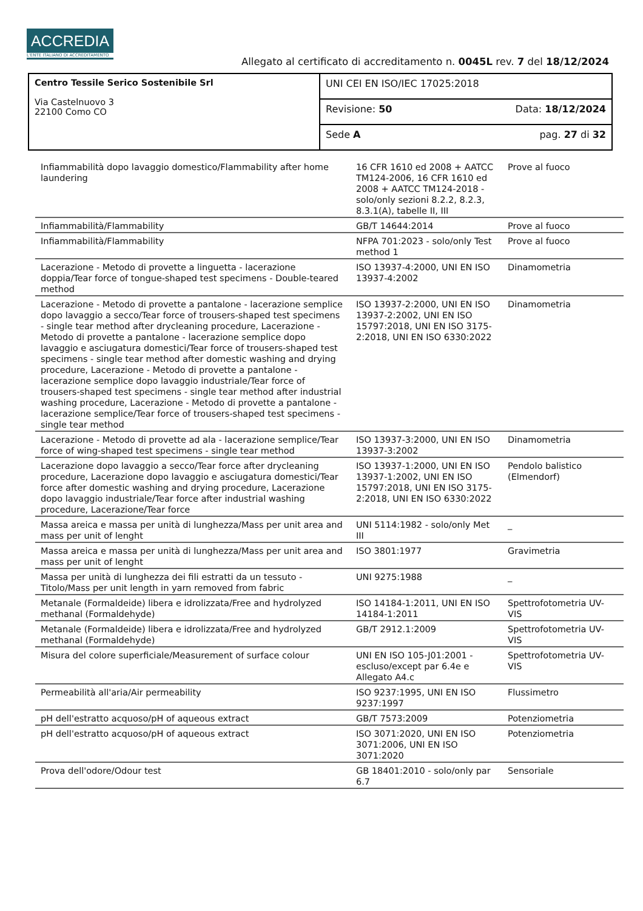ACCREDIA
L'ENTE ITALIANO DI ACCREDITAMENTO
Allegato al certificato di accreditamento n. 0045L rev. 7 del 18/12/2024
| Centro Tessile Serico Sostenibile Srl Via Castelnuovo 3 22100 Como CO | UNI CEI EN ISO/IEC 17025:2018 | |
| | Revisione: 50 | Data: 18/12/2024 |
| | Sede A | pag. 27 di 32 |
| Infiammabilità dopo lavaggio domestico/Flammability after home laundering | 16 CFR 1610 ed 2008 + AATCC TM124-2006, 16 CFR 1610 ed 2008 + AATCC TM124-2018 - solo/only sezioni 8.2.2, 8.2.3, 8.3.1(A), tabelle II, III | Prove al fuoco | |
| Infiammabilità/Flammability | GB/T 14644:2014 | Prove al fuoco | |
| Infiammabilità/Flammability | NFPA 701:2023 - solo/only Test method 1 | Prove al fuoco | |
| Lacerazione - Metodo di provette a linguetta - lacerazione doppia/Tear force of tongue-shaped test specimens - Double-teared method | ISO 13937-4:2000, UNI EN ISO 13937-4:2002 | Dinamometria | |
| Lacerazione - Metodo di provette a pantalone - lacerazione semplice dopo lavaggio a secco/Tear force of trousers-shaped test specimens - single tear method after drycleaning procedure, Lacerazione - Metodo di provette a pantalone - lacerazione semplice dopo lavaggio e asciugatura domestici/Tear force of trousers-shaped test specimens - single tear method after domestic washing and drying procedure, Lacerazione - Metodo di provette a pantalone - lacerazione semplice dopo lavaggio industriale/Tear force of trousers-shaped test specimens - single tear method after industrial washing procedure, Lacerazione - Metodo di provette a pantalone - lacerazione semplice/Tear force of trousers-shaped test specimens - single tear method | ISO 13937-2:2000, UNI EN ISO 13937-2:2002, UNI EN ISO 15797:2018, UNI EN ISO 3175-2:2018, UNI EN ISO 6330:2022 | Dinamometria | |
| Lacerazione - Metodo di provette ad ala - lacerazione semplice/Tear force of wing-shaped test specimens - single tear method | ISO 13937-3:2000, UNI EN ISO 13937-3:2002 | Dinamometria | |
| Lacerazione dopo lavaggio a secco/Tear force after drycleaning procedure, Lacerazione dopo lavaggio e asciugatura domestici/Tear force after domestic washing and drying procedure, Lacerazione dopo lavaggio industriale/Tear force after industrial washing procedure, Lacerazione/Tear force | ISO 13937-1:2000, UNI EN ISO 13937-1:2002, UNI EN ISO 15797:2018, UNI EN ISO 3175-2:2018, UNI EN ISO 6330:2022 | Pendolo balistico (Elmendorf) | |
| Massa areica e massa per unità di lunghezza/Mass per unit area and mass per unit of lenght | UNI 5114:1982 - solo/only Met III | _ | |
| Massa areica e massa per unità di lunghezza/Mass per unit area and mass per unit of lenght | ISO 3801:1977 | Gravimetria | |
| Massa per unità di lunghezza dei fili estratti da un tessuto - Titolo/Mass per unit length in yarn removed from fabric | UNI 9275:1988 | _ | |
| Metanale (Formaldeide) libera e idrolizzata/Free and hydrolyzed methanal (Formaldehyde) | ISO 14184-1:2011, UNI EN ISO 14184-1:2011 | Spettrofotometria UV-VIS | |
| Metanale (Formaldeide) libera e idrolizzata/Free and hydrolyzed methanal (Formaldehyde) | GB/T 2912.1:2009 | Spettrofotometria UV-VIS | |
| Misura del colore superficiale/Measurement of surface colour | UNI EN ISO 105-J01:2001 - escluso/except par 6.4e e Allegato A4.c | Spettrofotometria UV-VIS | |
| Permeabilità all'aria/Air permeability | ISO 9237:1995, UNI EN ISO 9237:1997 | Flussimetro | |
| pH dell'estratto acquoso/pH of aqueous extract | GB/T 7573:2009 | Potenziometria | |
| pH dell'estratto acquoso/pH of aqueous extract | ISO 3071:2020, UNI EN ISO 3071:2006, UNI EN ISO 3071:2020 | Potenziometria | |
| Prova dell'odore/Odour test | GB 18401:2010 - solo/only par 6.7 | Sensoriale | |